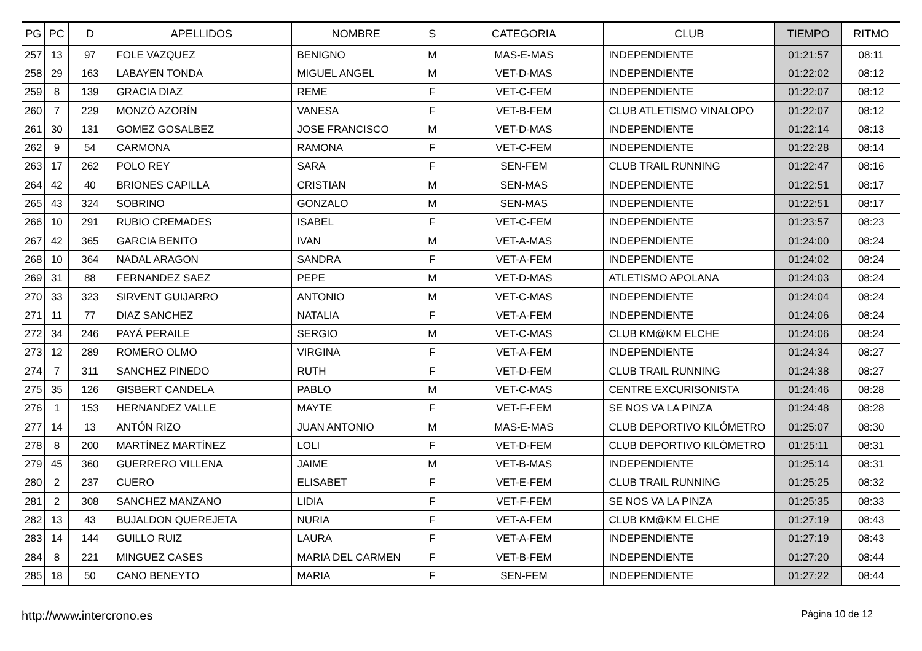| PG | PC | D | APELLIDOS | NOMBRE | S | CATEGORIA | CLUB | TIEMPO | RITMO |
| --- | --- | --- | --- | --- | --- | --- | --- | --- | --- |
| 257 | 13 | 97 | FOLE VAZQUEZ | BENIGNO | M | MAS-E-MAS | INDEPENDIENTE | 01:21:57 | 08:11 |
| 258 | 29 | 163 | LABAYEN TONDA | MIGUEL ANGEL | M | VET-D-MAS | INDEPENDIENTE | 01:22:02 | 08:12 |
| 259 | 8 | 139 | GRACIA DIAZ | REME | F | VET-C-FEM | INDEPENDIENTE | 01:22:07 | 08:12 |
| 260 | 7 | 229 | MONZÓ AZORÍN | VANESA | F | VET-B-FEM | CLUB ATLETISMO VINALOPO | 01:22:07 | 08:12 |
| 261 | 30 | 131 | GOMEZ GOSALBEZ | JOSE FRANCISCO | M | VET-D-MAS | INDEPENDIENTE | 01:22:14 | 08:13 |
| 262 | 9 | 54 | CARMONA | RAMONA | F | VET-C-FEM | INDEPENDIENTE | 01:22:28 | 08:14 |
| 263 | 17 | 262 | POLO REY | SARA | F | SEN-FEM | CLUB TRAIL RUNNING | 01:22:47 | 08:16 |
| 264 | 42 | 40 | BRIONES CAPILLA | CRISTIAN | M | SEN-MAS | INDEPENDIENTE | 01:22:51 | 08:17 |
| 265 | 43 | 324 | SOBRINO | GONZALO | M | SEN-MAS | INDEPENDIENTE | 01:22:51 | 08:17 |
| 266 | 10 | 291 | RUBIO CREMADES | ISABEL | F | VET-C-FEM | INDEPENDIENTE | 01:23:57 | 08:23 |
| 267 | 42 | 365 | GARCIA BENITO | IVAN | M | VET-A-MAS | INDEPENDIENTE | 01:24:00 | 08:24 |
| 268 | 10 | 364 | NADAL ARAGON | SANDRA | F | VET-A-FEM | INDEPENDIENTE | 01:24:02 | 08:24 |
| 269 | 31 | 88 | FERNANDEZ SAEZ | PEPE | M | VET-D-MAS | ATLETISMO APOLANA | 01:24:03 | 08:24 |
| 270 | 33 | 323 | SIRVENT GUIJARRO | ANTONIO | M | VET-C-MAS | INDEPENDIENTE | 01:24:04 | 08:24 |
| 271 | 11 | 77 | DIAZ SANCHEZ | NATALIA | F | VET-A-FEM | INDEPENDIENTE | 01:24:06 | 08:24 |
| 272 | 34 | 246 | PAYÁ PERAILE | SERGIO | M | VET-C-MAS | CLUB KM@KM ELCHE | 01:24:06 | 08:24 |
| 273 | 12 | 289 | ROMERO OLMO | VIRGINA | F | VET-A-FEM | INDEPENDIENTE | 01:24:34 | 08:27 |
| 274 | 7 | 311 | SANCHEZ PINEDO | RUTH | F | VET-D-FEM | CLUB TRAIL RUNNING | 01:24:38 | 08:27 |
| 275 | 35 | 126 | GISBERT CANDELA | PABLO | M | VET-C-MAS | CENTRE EXCURISONISTA | 01:24:46 | 08:28 |
| 276 | 1 | 153 | HERNANDEZ VALLE | MAYTE | F | VET-F-FEM | SE NOS VA LA PINZA | 01:24:48 | 08:28 |
| 277 | 14 | 13 | ANTÓN RIZO | JUAN ANTONIO | M | MAS-E-MAS | CLUB DEPORTIVO KILÓMETRO | 01:25:07 | 08:30 |
| 278 | 8 | 200 | MARTÍNEZ MARTÍNEZ | LOLI | F | VET-D-FEM | CLUB DEPORTIVO KILÓMETRO | 01:25:11 | 08:31 |
| 279 | 45 | 360 | GUERRERO VILLENA | JAIME | M | VET-B-MAS | INDEPENDIENTE | 01:25:14 | 08:31 |
| 280 | 2 | 237 | CUERO | ELISABET | F | VET-E-FEM | CLUB TRAIL RUNNING | 01:25:25 | 08:32 |
| 281 | 2 | 308 | SANCHEZ MANZANO | LIDIA | F | VET-F-FEM | SE NOS VA LA PINZA | 01:25:35 | 08:33 |
| 282 | 13 | 43 | BUJALDON QUEREJETA | NURIA | F | VET-A-FEM | CLUB KM@KM ELCHE | 01:27:19 | 08:43 |
| 283 | 14 | 144 | GUILLO RUIZ | LAURA | F | VET-A-FEM | INDEPENDIENTE | 01:27:19 | 08:43 |
| 284 | 8 | 221 | MINGUEZ CASES | MARIA DEL CARMEN | F | VET-B-FEM | INDEPENDIENTE | 01:27:20 | 08:44 |
| 285 | 18 | 50 | CANO BENEYTO | MARIA | F | SEN-FEM | INDEPENDIENTE | 01:27:22 | 08:44 |
http://www.intercrono.es Página 10 de 12